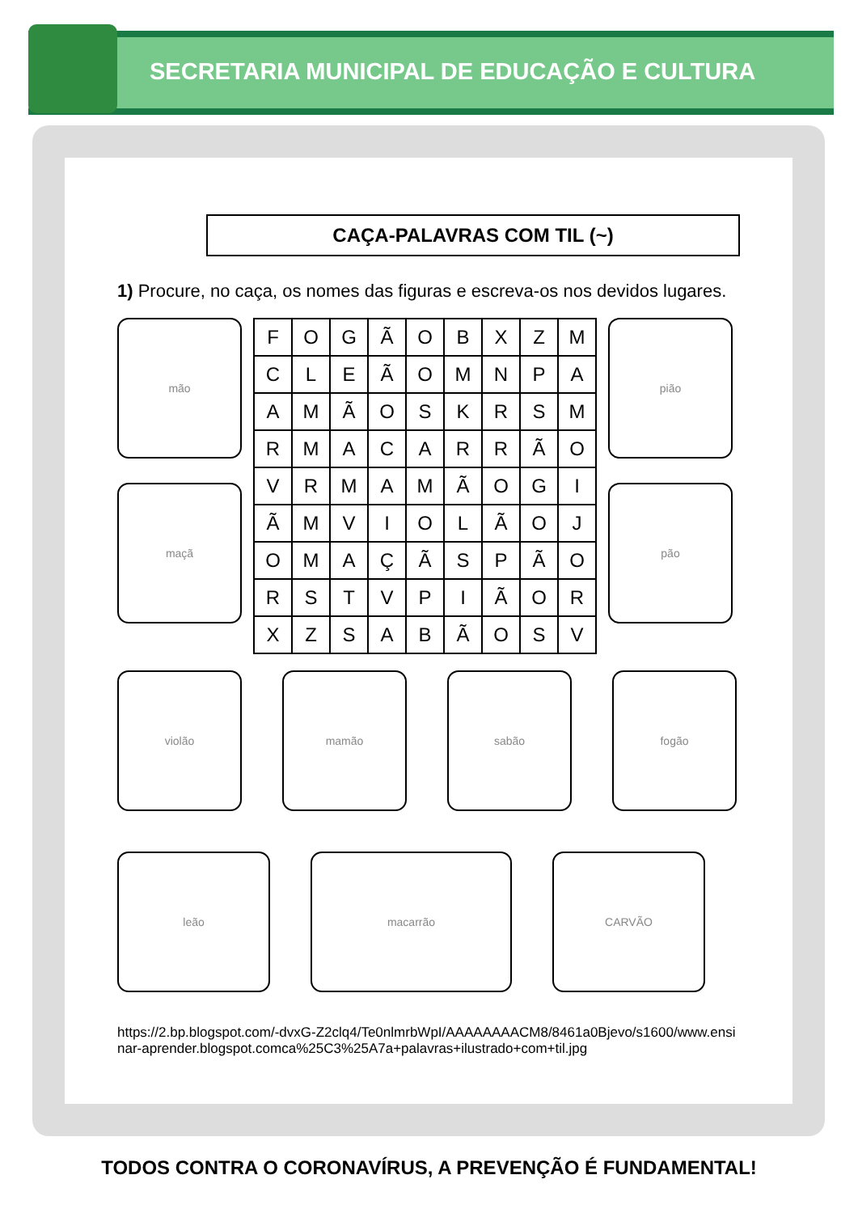SECRETARIA MUNICIPAL DE EDUCAÇÃO E CULTURA
CAÇA-PALAVRAS COM TIL (~)
1) Procure, no caça, os nomes das figuras e escreva-os nos devidos lugares.
mão
maçã
| F | O | G | Ã | O | B | X | Z | M |
| C | L | E | Ã | O | M | N | P | A |
| A | M | Ã | O | S | K | R | S | M |
| R | M | A | C | A | R | R | Ã | O |
| V | R | M | A | M | Ã | O | G | I |
| Ã | M | V | I | O | L | Ã | O | J |
| O | M | A | Ç | Ã | S | P | Ã | O |
| R | S | T | V | P | I | Ã | O | R |
| X | Z | S | A | B | Ã | O | S | V |
pião
pão
violão mamão sabão fogão
leão macarrão CARVÃO
https://2.bp.blogspot.com/-dvxG-Z2clq4/Te0nlmrbWpI/AAAAAAAACM8/8461a0Bjevo/s1600/www.ensinar-aprender.blogspot.comca%25C3%25A7a+palavras+ilustrado+com+til.jpg
TODOS CONTRA O CORONAVÍRUS, A PREVENÇÃO É FUNDAMENTAL!